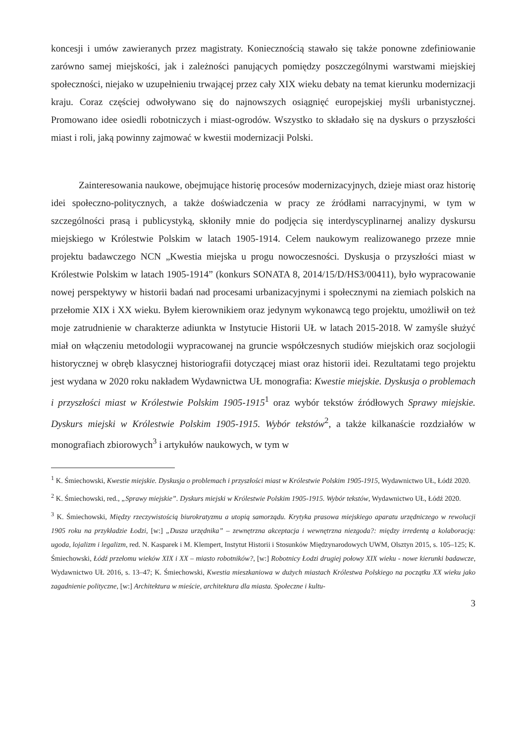koncesji i umów zawieranych przez magistraty. Koniecznością stawało się także ponowne zdefiniowanie zarówno samej miejskości, jak i zależności panujących pomiędzy poszczególnymi warstwami miejskiej społeczności, niejako w uzupełnieniu trwającej przez cały XIX wieku debaty na temat kierunku modernizacji kraju. Coraz częściej odwoływano się do najnowszych osiągnięć europejskiej myśli urbanistycznej. Promowano idee osiedli robotniczych i miast-ogrodów. Wszystko to składało się na dyskurs o przyszłości miast i roli, jaką powinny zajmować w kwestii modernizacji Polski.
Zainteresowania naukowe, obejmujące historię procesów modernizacyjnych, dzieje miast oraz historię idei społeczno-politycznych, a także doświadczenia w pracy ze źródłami narracyjnymi, w tym w szczególności prasą i publicystyką, skłoniły mnie do podjęcia się interdyscyplinarnej analizy dyskursu miejskiego w Królestwie Polskim w latach 1905-1914. Celem naukowym realizowanego przeze mnie projektu badawczego NCN „Kwestia miejska u progu nowoczesności. Dyskusja o przyszłości miast w Królestwie Polskim w latach 1905-1914” (konkurs SONATA 8, 2014/15/D/HS3/00411), było wypracowanie nowej perspektywy w historii badań nad procesami urbanizacyjnymi i społecznymi na ziemiach polskich na przełomie XIX i XX wieku. Byłem kierownikiem oraz jedynym wykonawcą tego projektu, umożliwił on też moje zatrudnienie w charakterze adiunkta w Instytucie Historii UŁ w latach 2015-2018. W zamyśle służyć miał on włączeniu metodologii wypracowanej na gruncie współczesnych studiów miejskich oraz socjologii historycznej w obręb klasycznej historiografii dotyczącej miast oraz historii idei. Rezultatami tego projektu jest wydana w 2020 roku nakładem Wydawnictwa UŁ monografia: Kwestie miejskie. Dyskusja o problemach i przyszłości miast w Królestwie Polskim 1905-1915<sup>1</sup> oraz wybór tekstów źródłowych Sprawy miejskie. Dyskurs miejski w Królestwie Polskim 1905-1915. Wybór tekstów<sup>2</sup>, a także kilkanaście rozdziałów w monografiach zbiorowych<sup>3</sup> i artykułów naukowych, w tym w
<sup>1</sup> K. Śmiechowski, Kwestie miejskie. Dyskusja o problemach i przyszłości miast w Królestwie Polskim 1905-1915, Wydawnictwo UŁ, Łódź 2020.
<sup>2</sup> K. Śmiechowski, red., „Sprawy miejskie”. Dyskurs miejski w Królestwie Polskim 1905-1915. Wybór tekstów, Wydawnictwo UŁ, Łódź 2020.
<sup>3</sup> K. Śmiechowski, Między rzeczywistością biurokratyzmu a utopią samorządu. Krytyka prasowa miejskiego aparatu urzędniczego w rewolucji 1905 roku na przykładzie Łodzi, [w:] „Dusza urzędnika” – zewnętrzna akceptacja i wewnętrzna niezgoda?: między irredentą a kolaboracją: ugoda, lojalizm i legalizm, red. N. Kasparek i M. Klempert, Instytut Historii i Stosunków Międzynarodowych UWM, Olsztyn 2015, s. 105–125; K. Śmiechowski, Łódź przełomu wieków XIX i XX – miasto robotników?, [w:] Robotnicy Łodzi drugiej połowy XIX wieku - nowe kierunki badawcze, Wydawnictwo UŁ 2016, s. 13–47; K. Śmiechowski, Kwestia mieszkaniowa w dużych miastach Królestwa Polskiego na początku XX wieku jako zagadnienie polityczne, [w:] Architektura w mieście, architektura dla miasta. Społeczne i kultu-
3